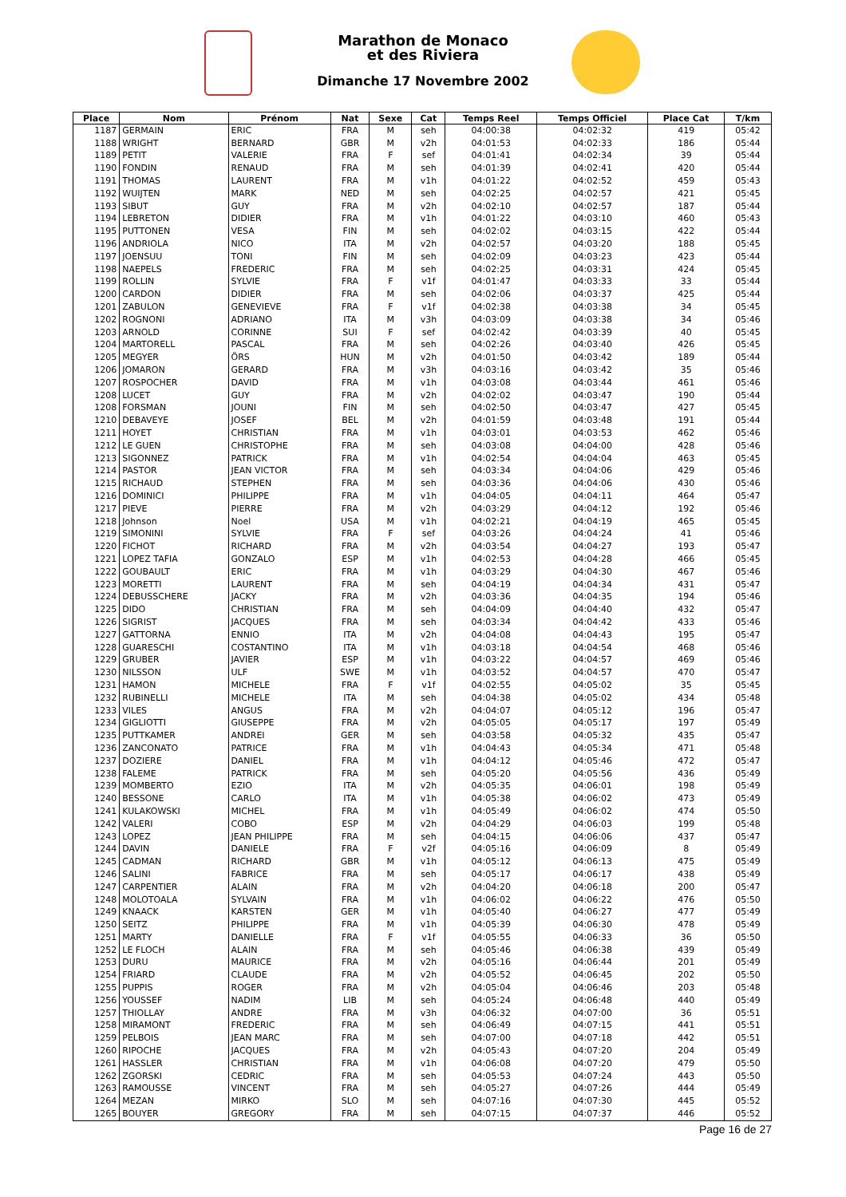Marathon de Monaco
et des Riviera
Dimanche 17 Novembre 2002
| Place | Nom | Prénom | Nat | Sexe | Cat | Temps Reel | Temps Officiel | Place Cat | T/km |
| --- | --- | --- | --- | --- | --- | --- | --- | --- | --- |
| 1187 | GERMAIN | ERIC | FRA | M | seh | 04:00:38 | 04:02:32 | 419 | 05:42 |
| 1188 | WRIGHT | BERNARD | GBR | M | v2h | 04:01:53 | 04:02:33 | 186 | 05:44 |
| 1189 | PETIT | VALERIE | FRA | F | sef | 04:01:41 | 04:02:34 | 39 | 05:44 |
| 1190 | FONDIN | RENAUD | FRA | M | seh | 04:01:39 | 04:02:41 | 420 | 05:44 |
| 1191 | THOMAS | LAURENT | FRA | M | v1h | 04:01:22 | 04:02:52 | 459 | 05:43 |
| 1192 | WUIJTEN | MARK | NED | M | seh | 04:02:25 | 04:02:57 | 421 | 05:45 |
| 1193 | SIBUT | GUY | FRA | M | v2h | 04:02:10 | 04:02:57 | 187 | 05:44 |
| 1194 | LEBRETON | DIDIER | FRA | M | v1h | 04:01:22 | 04:03:10 | 460 | 05:43 |
| 1195 | PUTTONEN | VESA | FIN | M | seh | 04:02:02 | 04:03:15 | 422 | 05:44 |
| 1196 | ANDRIOLA | NICO | ITA | M | v2h | 04:02:57 | 04:03:20 | 188 | 05:45 |
| 1197 | JOENSUU | TONI | FIN | M | seh | 04:02:09 | 04:03:23 | 423 | 05:44 |
| 1198 | NAEPELS | FREDERIC | FRA | M | seh | 04:02:25 | 04:03:31 | 424 | 05:45 |
| 1199 | ROLLIN | SYLVIE | FRA | F | v1f | 04:01:47 | 04:03:33 | 33 | 05:44 |
| 1200 | CARDON | DIDIER | FRA | M | seh | 04:02:06 | 04:03:37 | 425 | 05:44 |
| 1201 | ZABULON | GENEVIEVE | FRA | F | v1f | 04:02:38 | 04:03:38 | 34 | 05:45 |
| 1202 | ROGNONI | ADRIANO | ITA | M | v3h | 04:03:09 | 04:03:38 | 34 | 05:46 |
| 1203 | ARNOLD | CORINNE | SUI | F | sef | 04:02:42 | 04:03:39 | 40 | 05:45 |
| 1204 | MARTORELL | PASCAL | FRA | M | seh | 04:02:26 | 04:03:40 | 426 | 05:45 |
| 1205 | MEGYER | ÖRS | HUN | M | v2h | 04:01:50 | 04:03:42 | 189 | 05:44 |
| 1206 | JOMARON | GERARD | FRA | M | v3h | 04:03:16 | 04:03:42 | 35 | 05:46 |
| 1207 | ROSPOCHER | DAVID | FRA | M | v1h | 04:03:08 | 04:03:44 | 461 | 05:46 |
| 1208 | LUCET | GUY | FRA | M | v2h | 04:02:02 | 04:03:47 | 190 | 05:44 |
| 1208 | FORSMAN | JOUNI | FIN | M | seh | 04:02:50 | 04:03:47 | 427 | 05:45 |
| 1210 | DEBAVEYE | JOSEF | BEL | M | v2h | 04:01:59 | 04:03:48 | 191 | 05:44 |
| 1211 | HOYET | CHRISTIAN | FRA | M | v1h | 04:03:01 | 04:03:53 | 462 | 05:46 |
| 1212 | LE GUEN | CHRISTOPHE | FRA | M | seh | 04:03:08 | 04:04:00 | 428 | 05:46 |
| 1213 | SIGONNEZ | PATRICK | FRA | M | v1h | 04:02:54 | 04:04:04 | 463 | 05:45 |
| 1214 | PASTOR | JEAN VICTOR | FRA | M | seh | 04:03:34 | 04:04:06 | 429 | 05:46 |
| 1215 | RICHAUD | STEPHEN | FRA | M | seh | 04:03:36 | 04:04:06 | 430 | 05:46 |
| 1216 | DOMINICI | PHILIPPE | FRA | M | v1h | 04:04:05 | 04:04:11 | 464 | 05:47 |
| 1217 | PIEVE | PIERRE | FRA | M | v2h | 04:03:29 | 04:04:12 | 192 | 05:46 |
| 1218 | Johnson | Noel | USA | M | v1h | 04:02:21 | 04:04:19 | 465 | 05:45 |
| 1219 | SIMONINI | SYLVIE | FRA | F | sef | 04:03:26 | 04:04:24 | 41 | 05:46 |
| 1220 | FICHOT | RICHARD | FRA | M | v2h | 04:03:54 | 04:04:27 | 193 | 05:47 |
| 1221 | LOPEZ TAFIA | GONZALO | ESP | M | v1h | 04:02:53 | 04:04:28 | 466 | 05:45 |
| 1222 | GOUBAULT | ERIC | FRA | M | v1h | 04:03:29 | 04:04:30 | 467 | 05:46 |
| 1223 | MORETTI | LAURENT | FRA | M | seh | 04:04:19 | 04:04:34 | 431 | 05:47 |
| 1224 | DEBUSSCHERE | JACKY | FRA | M | v2h | 04:03:36 | 04:04:35 | 194 | 05:46 |
| 1225 | DIDO | CHRISTIAN | FRA | M | seh | 04:04:09 | 04:04:40 | 432 | 05:47 |
| 1226 | SIGRIST | JACQUES | FRA | M | seh | 04:03:34 | 04:04:42 | 433 | 05:46 |
| 1227 | GATTORNA | ENNIO | ITA | M | v2h | 04:04:08 | 04:04:43 | 195 | 05:47 |
| 1228 | GUARESCHI | COSTANTINO | ITA | M | v1h | 04:03:18 | 04:04:54 | 468 | 05:46 |
| 1229 | GRUBER | JAVIER | ESP | M | v1h | 04:03:22 | 04:04:57 | 469 | 05:46 |
| 1230 | NILSSON | ULF | SWE | M | v1h | 04:03:52 | 04:04:57 | 470 | 05:47 |
| 1231 | HAMON | MICHELE | FRA | F | v1f | 04:02:55 | 04:05:02 | 35 | 05:45 |
| 1232 | RUBINELLI | MICHELE | ITA | M | seh | 04:04:38 | 04:05:02 | 434 | 05:48 |
| 1233 | VILES | ANGUS | FRA | M | v2h | 04:04:07 | 04:05:12 | 196 | 05:47 |
| 1234 | GIGLIOTTI | GIUSEPPE | FRA | M | v2h | 04:05:05 | 04:05:17 | 197 | 05:49 |
| 1235 | PUTTKAMER | ANDREI | GER | M | seh | 04:03:58 | 04:05:32 | 435 | 05:47 |
| 1236 | ZANCONATO | PATRICE | FRA | M | v1h | 04:04:43 | 04:05:34 | 471 | 05:48 |
| 1237 | DOZIERE | DANIEL | FRA | M | v1h | 04:04:12 | 04:05:46 | 472 | 05:47 |
| 1238 | FALEME | PATRICK | FRA | M | seh | 04:05:20 | 04:05:56 | 436 | 05:49 |
| 1239 | MOMBERTO | EZIO | ITA | M | v2h | 04:05:35 | 04:06:01 | 198 | 05:49 |
| 1240 | BESSONE | CARLO | ITA | M | v1h | 04:05:38 | 04:06:02 | 473 | 05:49 |
| 1241 | KULAKOWSKI | MICHEL | FRA | M | v1h | 04:05:49 | 04:06:02 | 474 | 05:50 |
| 1242 | VALERI | COBO | ESP | M | v2h | 04:04:29 | 04:06:03 | 199 | 05:48 |
| 1243 | LOPEZ | JEAN PHILIPPE | FRA | M | seh | 04:04:15 | 04:06:06 | 437 | 05:47 |
| 1244 | DAVIN | DANIELE | FRA | F | v2f | 04:05:16 | 04:06:09 | 8 | 05:49 |
| 1245 | CADMAN | RICHARD | GBR | M | v1h | 04:05:12 | 04:06:13 | 475 | 05:49 |
| 1246 | SALINI | FABRICE | FRA | M | seh | 04:05:17 | 04:06:17 | 438 | 05:49 |
| 1247 | CARPENTIER | ALAIN | FRA | M | v2h | 04:04:20 | 04:06:18 | 200 | 05:47 |
| 1248 | MOLOTOALA | SYLVAIN | FRA | M | v1h | 04:06:02 | 04:06:22 | 476 | 05:50 |
| 1249 | KNAACK | KARSTEN | GER | M | v1h | 04:05:40 | 04:06:27 | 477 | 05:49 |
| 1250 | SEITZ | PHILIPPE | FRA | M | v1h | 04:05:39 | 04:06:30 | 478 | 05:49 |
| 1251 | MARTY | DANIELLE | FRA | F | v1f | 04:05:55 | 04:06:33 | 36 | 05:50 |
| 1252 | LE FLOCH | ALAIN | FRA | M | seh | 04:05:46 | 04:06:38 | 439 | 05:49 |
| 1253 | DURU | MAURICE | FRA | M | v2h | 04:05:16 | 04:06:44 | 201 | 05:49 |
| 1254 | FRIARD | CLAUDE | FRA | M | v2h | 04:05:52 | 04:06:45 | 202 | 05:50 |
| 1255 | PUPPIS | ROGER | FRA | M | v2h | 04:05:04 | 04:06:46 | 203 | 05:48 |
| 1256 | YOUSSEF | NADIM | LIB | M | seh | 04:05:24 | 04:06:48 | 440 | 05:49 |
| 1257 | THIOLLAY | ANDRE | FRA | M | v3h | 04:06:32 | 04:07:00 | 36 | 05:51 |
| 1258 | MIRAMONT | FREDERIC | FRA | M | seh | 04:06:49 | 04:07:15 | 441 | 05:51 |
| 1259 | PELBOIS | JEAN MARC | FRA | M | seh | 04:07:00 | 04:07:18 | 442 | 05:51 |
| 1260 | RIPOCHE | JACQUES | FRA | M | v2h | 04:05:43 | 04:07:20 | 204 | 05:49 |
| 1261 | HASSLER | CHRISTIAN | FRA | M | v1h | 04:06:08 | 04:07:20 | 479 | 05:50 |
| 1262 | ZGORSKI | CEDRIC | FRA | M | seh | 04:05:53 | 04:07:24 | 443 | 05:50 |
| 1263 | RAMOUSSE | VINCENT | FRA | M | seh | 04:05:27 | 04:07:26 | 444 | 05:49 |
| 1264 | MEZAN | MIRKO | SLO | M | seh | 04:07:16 | 04:07:30 | 445 | 05:52 |
| 1265 | BOUYER | GREGORY | FRA | M | seh | 04:07:15 | 04:07:37 | 446 | 05:52 |
Page 16 de 27